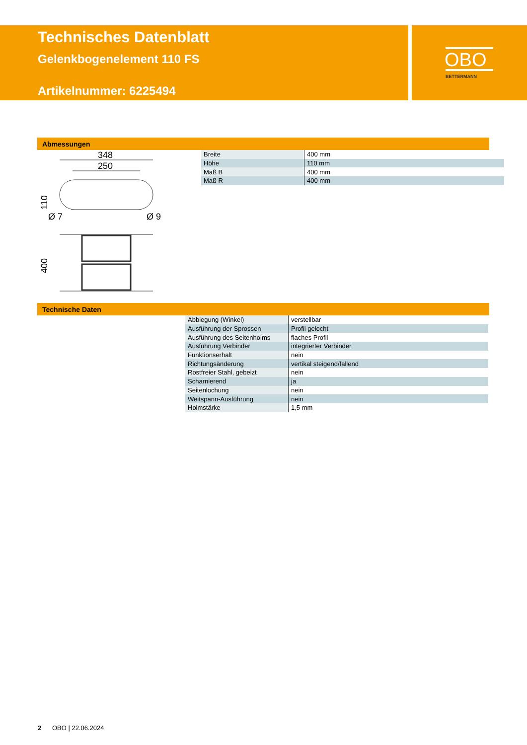Technisches Datenblatt
Gelenkbogenelement 110 FS
Artikelnummer: 6225494
OBO
BETTERMANN
Abmessungen
348
250
110
Ø 7
Ø 9
400
| Breite | 400 mm |
| Höhe | 110 mm |
| Maß B | 400 mm |
| Maß R | 400 mm |
Technische Daten
| Abbiegung (Winkel) | verstellbar |
| Ausführung der Sprossen | Profil gelocht |
| Ausführung des Seitenholms | flaches Profil |
| Ausführung Verbinder | integrierter Verbinder |
| Funktionserhalt | nein |
| Richtungsänderung | vertikal steigend/fallend |
| Rostfreier Stahl, gebeizt | nein |
| Scharnierend | ja |
| Seitenlochung | nein |
| Weitspann-Ausführung | nein |
| Holmstärke | 1,5 mm |
2 OBO | 22.06.2024